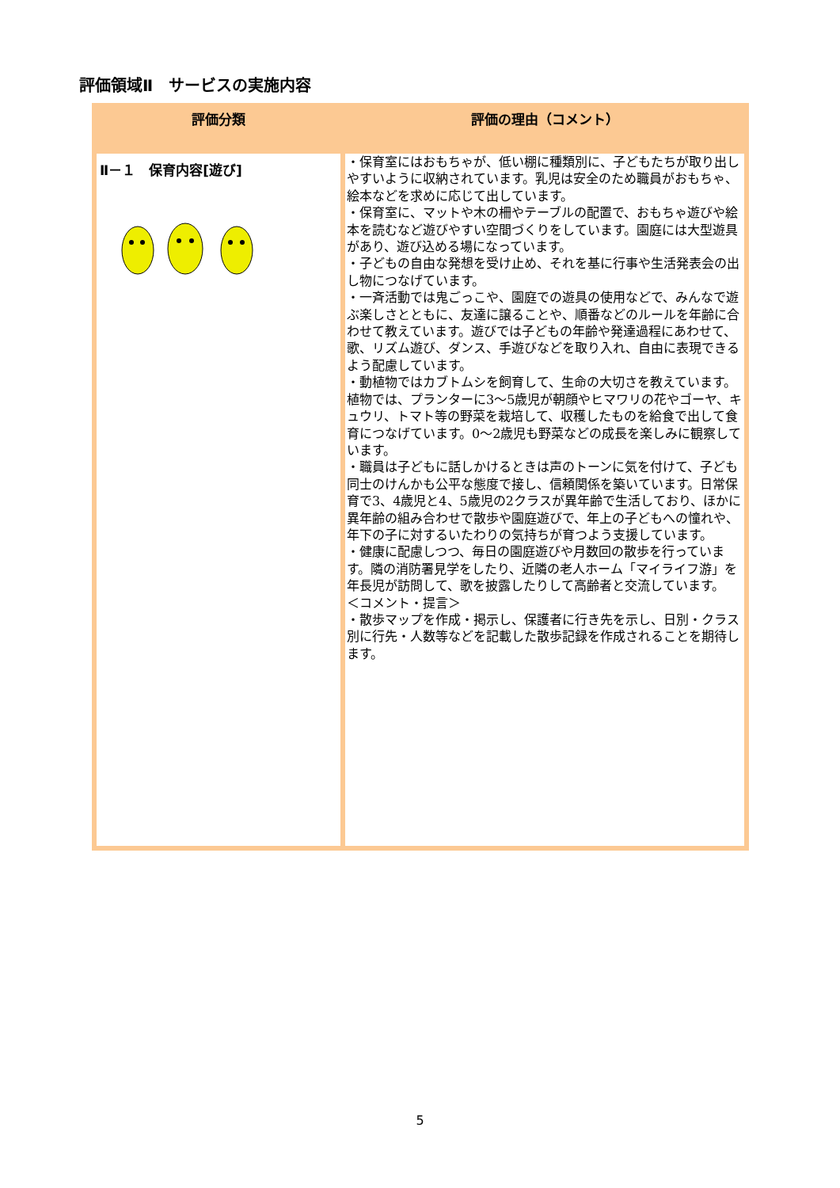評価領域Ⅱ　サービスの実施内容
| 評価分類 | 評価の理由（コメント） |
| --- | --- |
| Ⅱ－１ 保育内容[遊び] | ・保育室にはおもちゃが、低い棚に種類別に、子どもたちが取り出しやすいように収納されています。乳児は安全のため職員がおもちゃ、絵本などを求めに応じて出しています。 ・保育室に、マットや木の柵やテーブルの配置で、おもちゃ遊びや絵本を読むなど遊びやすい空間づくりをしています。園庭には大型遊具があり、遊び込める場になっています。 ・子どもの自由な発想を受け止め、それを基に行事や生活発表会の出し物につなげています。 ・一斉活動では鬼ごっこや、園庭での遊具の使用などで、みんなで遊ぶ楽しさとともに、友達に譲ることや、順番などのルールを年齢に合わせて教えています。遊びでは子どもの年齢や発達過程にあわせて、歌、リズム遊び、ダンス、手遊びなどを取り入れ、自由に表現できるよう配慮しています。 ・動植物ではカブトムシを飼育して、生命の大切さを教えています。植物では、プランターに3～5歳児が朝顔やヒマワリの花やゴーヤ、キュウリ、トマト等の野菜を栽培して、収穫したものを給食で出して食育につなげています。0～2歳児も野菜などの成長を楽しみに観察しています。 ・職員は子どもに話しかけるときは声のトーンに気を付けて、子ども同士のけんかも公平な態度で接し、信頼関係を築いています。日常保育で3、4歳児と4、5歳児の2クラスが異年齢で生活しており、ほかに異年齢の組み合わせで散歩や園庭遊びで、年上の子どもへの憧れや、年下の子に対するいたわりの気持ちが育つよう支援しています。 ・健康に配慮しつつ、毎日の園庭遊びや月数回の散歩を行っています。隣の消防署見学をしたり、近隣の老人ホーム「マイライフ游」を年長児が訪問して、歌を披露したりして高齢者と交流しています。 ＜コメント・提言＞ ・散歩マップを作成・掲示し、保護者に行き先を示し、日別・クラス別に行先・人数等などを記載した散歩記録を作成されることを期待します。 |
5